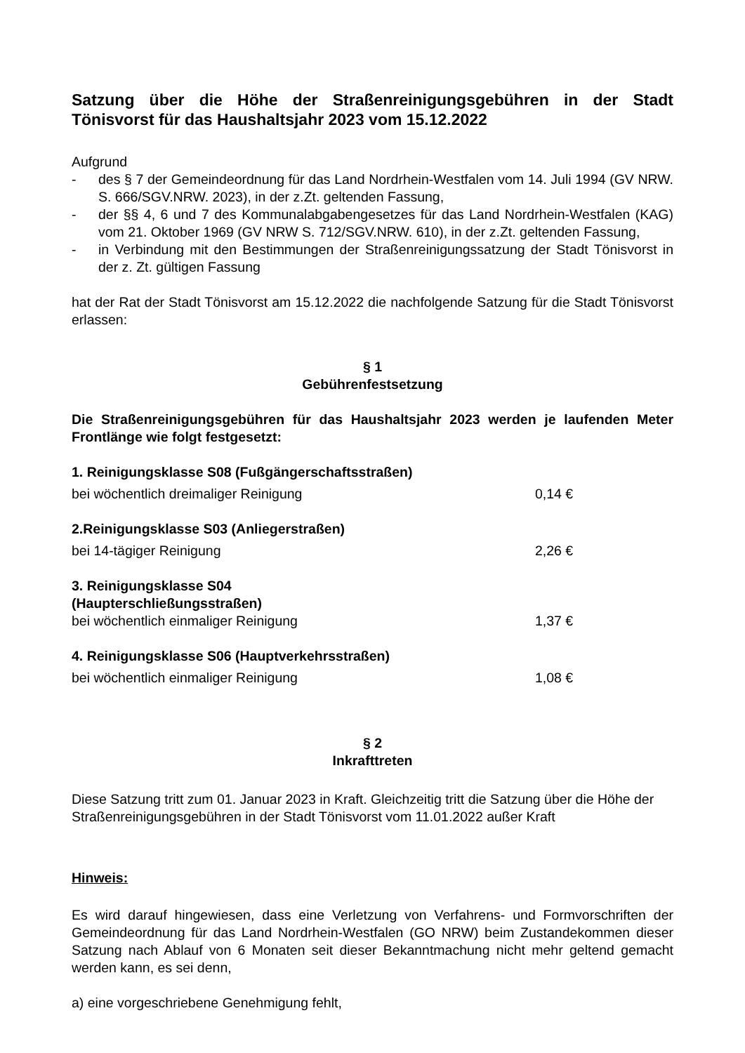Satzung über die Höhe der Straßenreinigungsgebühren in der Stadt Tönisvorst für das Haushaltsjahr 2023 vom 15.12.2022
Aufgrund
- des § 7 der Gemeindeordnung für das Land Nordrhein-Westfalen vom 14. Juli 1994 (GV NRW. S. 666/SGV.NRW. 2023), in der z.Zt. geltenden Fassung,
- der §§ 4, 6 und 7 des Kommunalabgabengesetzes für das Land Nordrhein-Westfalen (KAG) vom 21. Oktober 1969 (GV NRW S. 712/SGV.NRW. 610), in der z.Zt. geltenden Fassung,
- in Verbindung mit den Bestimmungen der Straßenreinigungssatzung der Stadt Tönisvorst in der z. Zt. gültigen Fassung
hat der Rat der Stadt Tönisvorst am 15.12.2022 die nachfolgende Satzung für die Stadt Tönisvorst erlassen:
§ 1
Gebührenfestsetzung
Die Straßenreinigungsgebühren für das Haushaltsjahr 2023 werden je laufenden Meter Frontlänge wie folgt festgesetzt:
1. Reinigungsklasse S08 (Fußgängerschaftsstraßen)
bei wöchentlich dreimaliger Reinigung 0,14 €
2.Reinigungsklasse S03 (Anliegerstraßen)
bei 14-tägiger Reinigung 2,26 €
3. Reinigungsklasse S04
(Haupterschließungsstraßen)
bei wöchentlich einmaliger Reinigung 1,37 €
4. Reinigungsklasse S06 (Hauptverkehrsstraßen)
bei wöchentlich einmaliger Reinigung 1,08 €
§ 2
Inkrafttreten
Diese Satzung tritt zum 01. Januar 2023 in Kraft. Gleichzeitig tritt die Satzung über die Höhe der Straßenreinigungsgebühren in der Stadt Tönisvorst vom 11.01.2022 außer Kraft
Hinweis:
Es wird darauf hingewiesen, dass eine Verletzung von Verfahrens- und Formvorschriften der Gemeindeordnung für das Land Nordrhein-Westfalen (GO NRW) beim Zustandekommen dieser Satzung nach Ablauf von 6 Monaten seit dieser Bekanntmachung nicht mehr geltend gemacht werden kann, es sei denn,
a) eine vorgeschriebene Genehmigung fehlt,